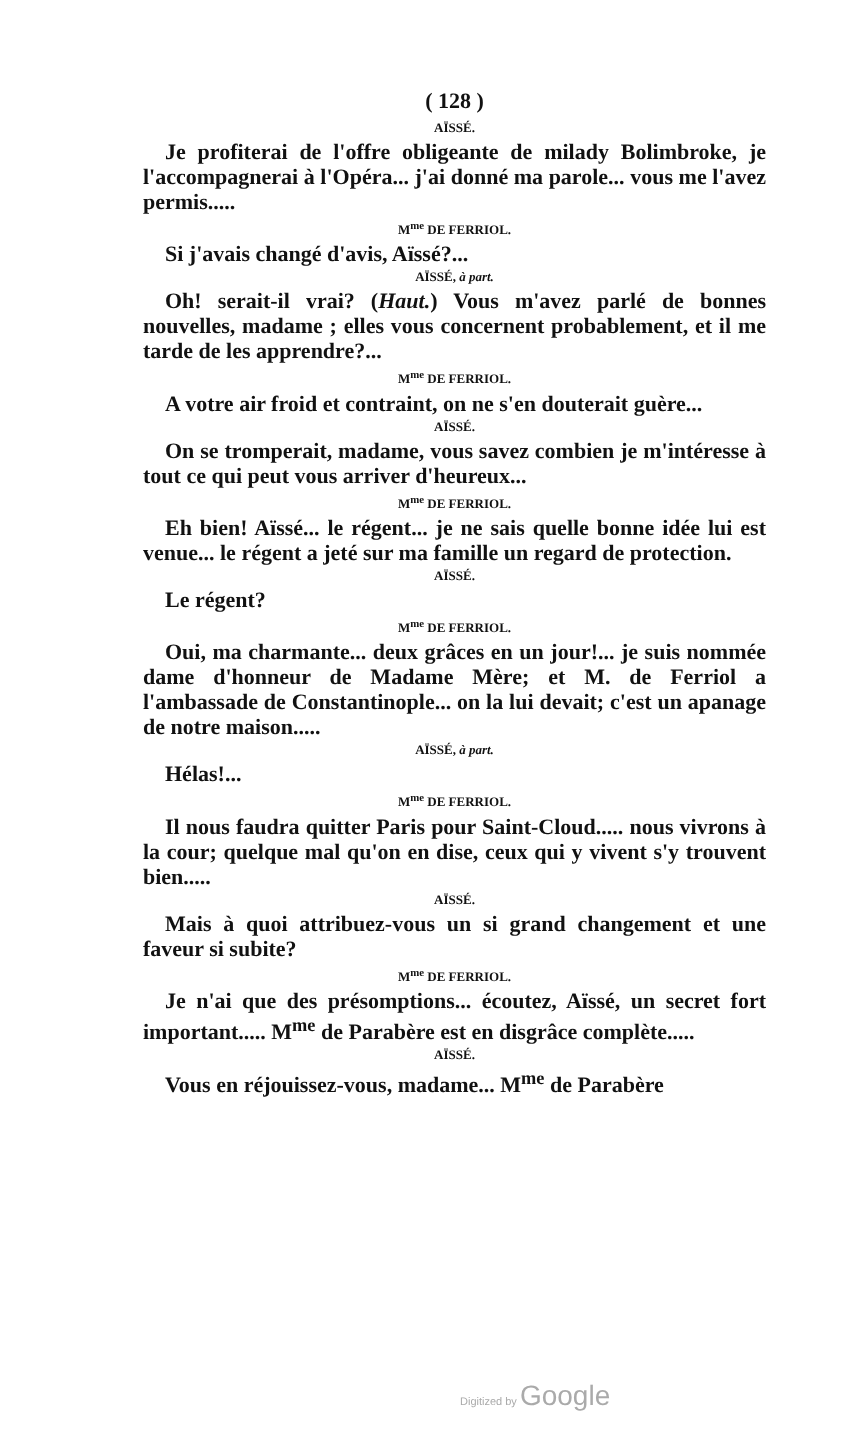( 128 )
AÏSSÉ.
Je profiterai de l'offre obligeante de milady Bolimbroke, je l'accompagnerai à l'Opéra... j'ai donné ma parole... vous me l'avez permis.....
M<sup>me</sup> DE FERRIOL.
Si j'avais changé d'avis, Aïssé?...
AÏSSÉ, à part.
Oh! serait-il vrai? (Haut.) Vous m'avez parlé de bonnes nouvelles, madame ; elles vous concernent probablement, et il me tarde de les apprendre?...
M<sup>me</sup> DE FERRIOL.
A votre air froid et contraint, on ne s'en douterait guère...
AÏSSÉ.
On se tromperait, madame, vous savez combien je m'intéresse à tout ce qui peut vous arriver d'heureux...
M<sup>me</sup> DE FERRIOL.
Eh bien! Aïssé... le régent... je ne sais quelle bonne idée lui est venue... le régent a jeté sur ma famille un regard de protection.
AÏSSÉ.
Le régent?
M<sup>me</sup> DE FERRIOL.
Oui, ma charmante... deux grâces en un jour!... je suis nommée dame d'honneur de Madame Mère; et M. de Ferriol a l'ambassade de Constantinople... on la lui devait; c'est un apanage de notre maison.....
AÏSSÉ, à part.
Hélas!...
M<sup>me</sup> DE FERRIOL.
Il nous faudra quitter Paris pour Saint-Cloud..... nous vivrons à la cour; quelque mal qu'on en dise, ceux qui y vivent s'y trouvent bien.....
AÏSSÉ.
Mais à quoi attribuez-vous un si grand changement et une faveur si subite?
M<sup>me</sup> DE FERRIOL.
Je n'ai que des présomptions... écoutez, Aïssé, un secret fort important..... M<sup>me</sup> de Parabère est en disgrâce complète.....
AÏSSÉ.
Vous en réjouissez-vous, madame... M<sup>me</sup> de Parabère
Digitized by Google